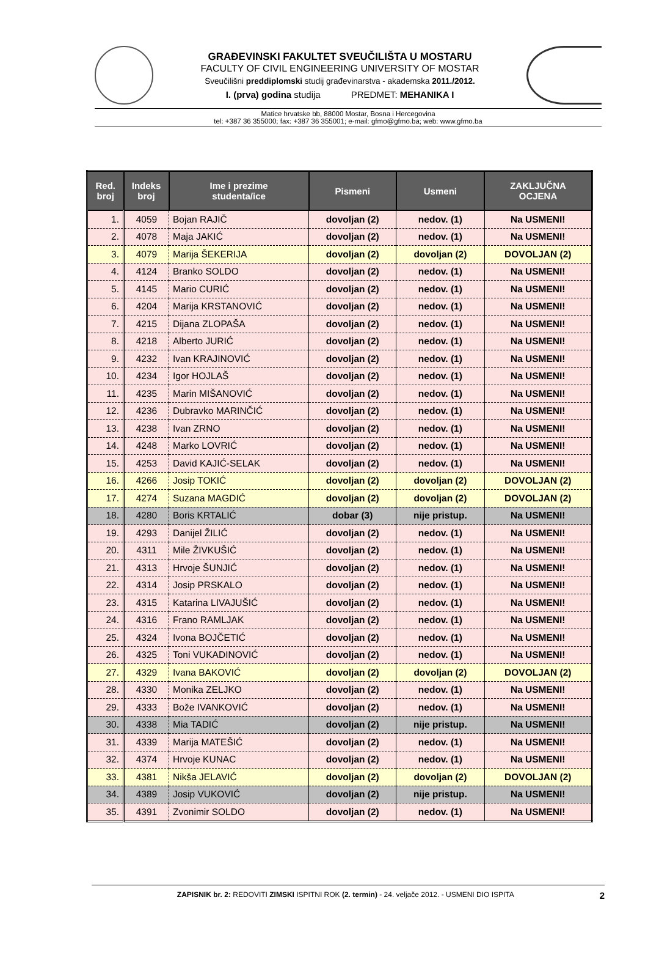GRAĐEVINSKI FAKULTET SVEUČILIŠTA U MOSTARU
FACULTY OF CIVIL ENGINEERING UNIVERSITY OF MOSTAR
Sveučilišni preddiplomski studij građevinarstva - akademska 2011./2012.
I. (prva) godina studija PREDMET: MEHANIKA I
Matice hrvatske bb, 88000 Mostar, Bosna i Hercegovina
tel: +387 36 355000; fax: +387 36 355001; e-mail: gfmo@gfmo.ba; web: www.gfmo.ba
| Red. broj | Indeks broj | Ime i prezime studenta/ice | Pismeni | Usmeni | ZAKLJUČNA OCJENA |
| --- | --- | --- | --- | --- | --- |
| 1. | 4059 | Bojan RAJIČ | dovoljan (2) | nedov. (1) | Na USMENI! |
| 2. | 4078 | Maja JAKIĆ | dovoljan (2) | nedov. (1) | Na USMENI! |
| 3. | 4079 | Marija ŠEKERIJA | dovoljan (2) | dovoljan (2) | DOVOLJAN (2) |
| 4. | 4124 | Branko SOLDO | dovoljan (2) | nedov. (1) | Na USMENI! |
| 5. | 4145 | Mario CURIĆ | dovoljan (2) | nedov. (1) | Na USMENI! |
| 6. | 4204 | Marija KRSTANOVIĆ | dovoljan (2) | nedov. (1) | Na USMENI! |
| 7. | 4215 | Dijana ZLOPAŠA | dovoljan (2) | nedov. (1) | Na USMENI! |
| 8. | 4218 | Alberto JURIĆ | dovoljan (2) | nedov. (1) | Na USMENI! |
| 9. | 4232 | Ivan KRAJINOVIĆ | dovoljan (2) | nedov. (1) | Na USMENI! |
| 10. | 4234 | Igor HOJLAŠ | dovoljan (2) | nedov. (1) | Na USMENI! |
| 11. | 4235 | Marin MIŠANOVIĆ | dovoljan (2) | nedov. (1) | Na USMENI! |
| 12. | 4236 | Dubravko MARINČIĆ | dovoljan (2) | nedov. (1) | Na USMENI! |
| 13. | 4238 | Ivan ZRNO | dovoljan (2) | nedov. (1) | Na USMENI! |
| 14. | 4248 | Marko LOVRIĆ | dovoljan (2) | nedov. (1) | Na USMENI! |
| 15. | 4253 | David KAJIĆ-SELAK | dovoljan (2) | nedov. (1) | Na USMENI! |
| 16. | 4266 | Josip TOKIĆ | dovoljan (2) | dovoljan (2) | DOVOLJAN (2) |
| 17. | 4274 | Suzana MAGDIĆ | dovoljan (2) | dovoljan (2) | DOVOLJAN (2) |
| 18. | 4280 | Boris KRTALIĆ | dobar (3) | nije pristup. | Na USMENI! |
| 19. | 4293 | Danijel ŽILIĆ | dovoljan (2) | nedov. (1) | Na USMENI! |
| 20. | 4311 | Mile ŽIVKUŠIĆ | dovoljan (2) | nedov. (1) | Na USMENI! |
| 21. | 4313 | Hrvoje ŠUNJIĆ | dovoljan (2) | nedov. (1) | Na USMENI! |
| 22. | 4314 | Josip PRSKALO | dovoljan (2) | nedov. (1) | Na USMENI! |
| 23. | 4315 | Katarina LIVAJUŠIĆ | dovoljan (2) | nedov. (1) | Na USMENI! |
| 24. | 4316 | Frano RAMLJAK | dovoljan (2) | nedov. (1) | Na USMENI! |
| 25. | 4324 | Ivona BOJČETIĆ | dovoljan (2) | nedov. (1) | Na USMENI! |
| 26. | 4325 | Toni VUKADINOVIĆ | dovoljan (2) | nedov. (1) | Na USMENI! |
| 27. | 4329 | Ivana BAKOVIĆ | dovoljan (2) | dovoljan (2) | DOVOLJAN (2) |
| 28. | 4330 | Monika ZELJKO | dovoljan (2) | nedov. (1) | Na USMENI! |
| 29. | 4333 | Bože IVANKOVIĆ | dovoljan (2) | nedov. (1) | Na USMENI! |
| 30. | 4338 | Mia TADIĆ | dovoljan (2) | nije pristup. | Na USMENI! |
| 31. | 4339 | Marija MATEŠIĆ | dovoljan (2) | nedov. (1) | Na USMENI! |
| 32. | 4374 | Hrvoje KUNAC | dovoljan (2) | nedov. (1) | Na USMENI! |
| 33. | 4381 | Nikša JELAVIĆ | dovoljan (2) | dovoljan (2) | DOVOLJAN (2) |
| 34. | 4389 | Josip VUKOVIĆ | dovoljan (2) | nije pristup. | Na USMENI! |
| 35. | 4391 | Zvonimir SOLDO | dovoljan (2) | nedov. (1) | Na USMENI! |
ZAPISNIK br. 2: REDOVITI ZIMSKI ISPITNI ROK (2. termin) - 24. veljače 2012. - USMENI DIO ISPITA 2